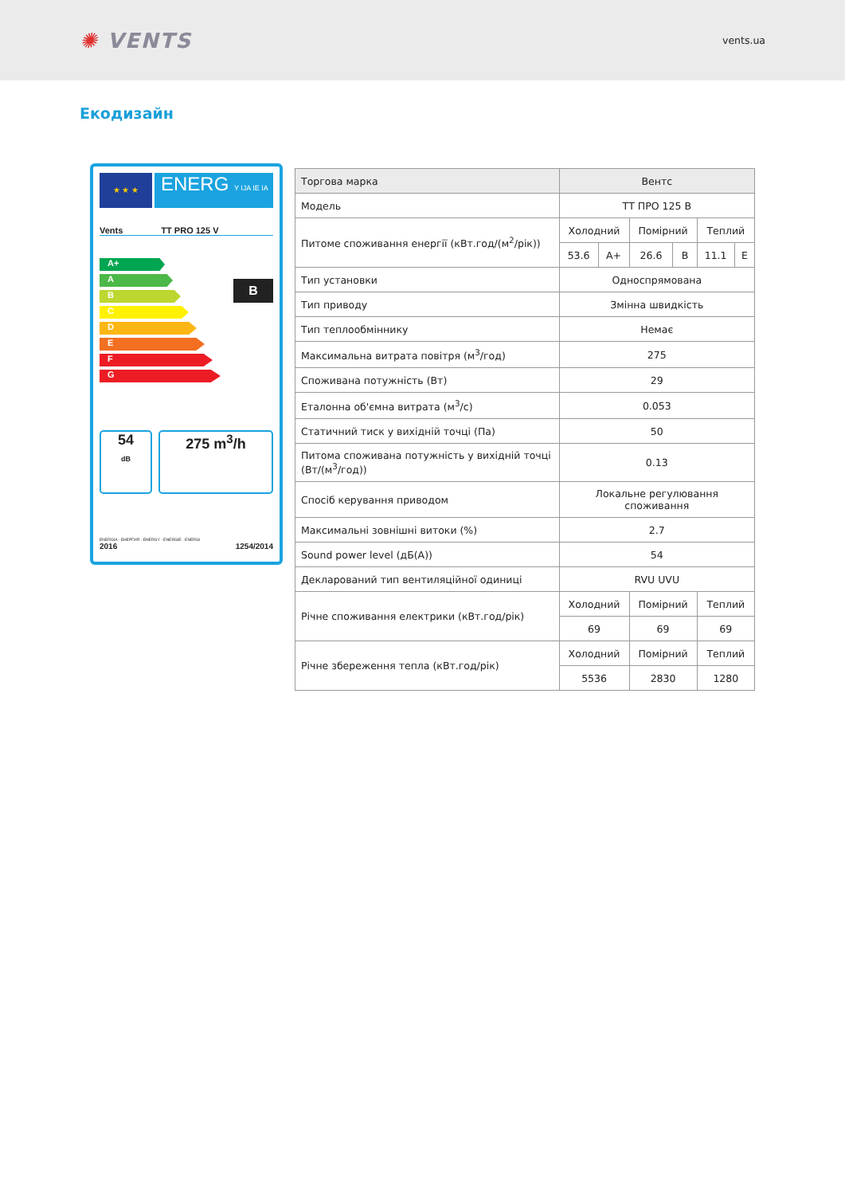✺ VENTS
vents.ua
Екодизайн
★ ★ ★
ENERG Y IJA IE IA
Vents TT PRO 125 V
A+
A
B
C
D
E
F
G
B
54
dB
275 m<sup>3</sup>/h
ENERGIA · ЕНЕРГИЯ · ENERGY · ENERGIE · ENERGI
2016 1254/2014
| Торгова марка | Вентс | | | | | |
| Модель | ТТ ПРО 125 В | | | | | |
| Питоме споживання енергії (кВт.год/(м<sup>2</sup>/рік)) | Холодний | | Помірний | | Теплий | |
| | 53.6 | A+ | 26.6 | B | 11.1 | E |
| Тип установки | Односпрямована | | | | | |
| Тип приводу | Змінна швидкість | | | | | |
| Тип теплообміннику | Немає | | | | | |
| Максимальна витрата повітря (м<sup>3</sup>/год) | 275 | | | | | |
| Споживана потужність (Вт) | 29 | | | | | |
| Еталонна об'ємна витрата (м<sup>3</sup>/с) | 0.053 | | | | | |
| Статичний тиск у вихідній точці (Па) | 50 | | | | | |
| Питома споживана потужність у вихідній точці (Вт/(м<sup>3</sup>/год)) | 0.13 | | | | | |
| Спосіб керування приводом | Локальне регулювання споживання | | | | | |
| Максимальні зовнішні витоки (%) | 2.7 | | | | | |
| Sound power level (дБ(А)) | 54 | | | | | |
| Декларований тип вентиляційної одиниці | RVU UVU | | | | | |
| Річне споживання електрики (кВт.год/рік) | Холодний | | Помірний | | Теплий | |
| | 69 | | 69 | | 69 | |
| Річне збереження тепла (кВт.год/рік) | Холодний | | Помірний | | Теплий | |
| | 5536 | | 2830 | | 1280 | |